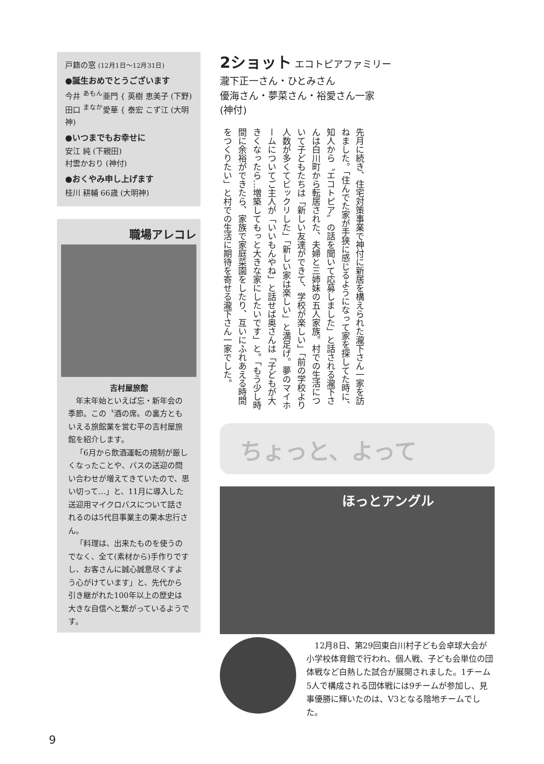戸籍の窓 (12月1日〜12月31日)
●誕生おめでとうございます
今井 <sup>あもん</sup>亜門 { 英樹 恵美子 (下野)
田口 <sup>まなか</sup>愛華 { 泰宏 こず江 (大明神)
●いつまでもお幸せに
安江 純 (下親田)
村雲かおり (神付)
●おくやみ申し上げます
桂川 耕輔 66歳 (大明神)
職場アレコレ
吉村屋旅館
年末年始といえば忘・新年会の季節。この〝酒の席〟の裏方ともいえる旅館業を営む平の吉村屋旅館を紹介します。
「6月から飲酒運転の規制が厳しくなったことや、バスの送迎の問い合わせが増えてきていたので、思い切って…」と、11月に導入した送迎用マイクロバスについて話されるのは5代目事業主の栗本忠行さん。
「料理は、出来たものを使うのでなく、全て(素材から)手作りですし、お客さんに誠心誠意尽くすよう心がけています」と、先代から引き継がれた100年以上の歴史は大きな自信へと繋がっているようです。
2ショット エコトピアファミリー
瀧下正一さん・ひとみさん
優海さん・夢菜さん・裕愛さん一家
(神付)
先月に続き、住宅対策事業で神付に新居を構えられた瀧下さん一家を訪ねました。「住んでた家が手狭に感じるようになって家を探してた時に、知人から〝エコトピア〟の話を聞いて応募しました」と話される瀧下さんは白川町から転居された、夫婦と三姉妹の五人家族。村での生活について子どもたちは「新しい友達ができて、学校が楽しい」「前の学校より人数が多くてビックリした」「新しい家は楽しい」と満足げ。夢のマイホームについてご主人が「いいもんやね」と話せば奥さんは「子どもが大きくなったら…増築してもっと大きな家にしたいです」と。「もう少し時間に余裕ができたら、家族で家庭菜園をしたり、互いにふれあえる時間をつくりたい」と村での生活に期待を寄せる瀧下さん一家でした。
ちょっと、よって
ほっとアングル
12月8日、第29回東白川村子ども会卓球大会が小学校体育館で行われ、個人戦、子ども会単位の団体戦など白熱した試合が展開されました。1チーム5人で構成される団体戦には9チームが参加し、見事優勝に輝いたのは、V3となる陰地チームでした。
9